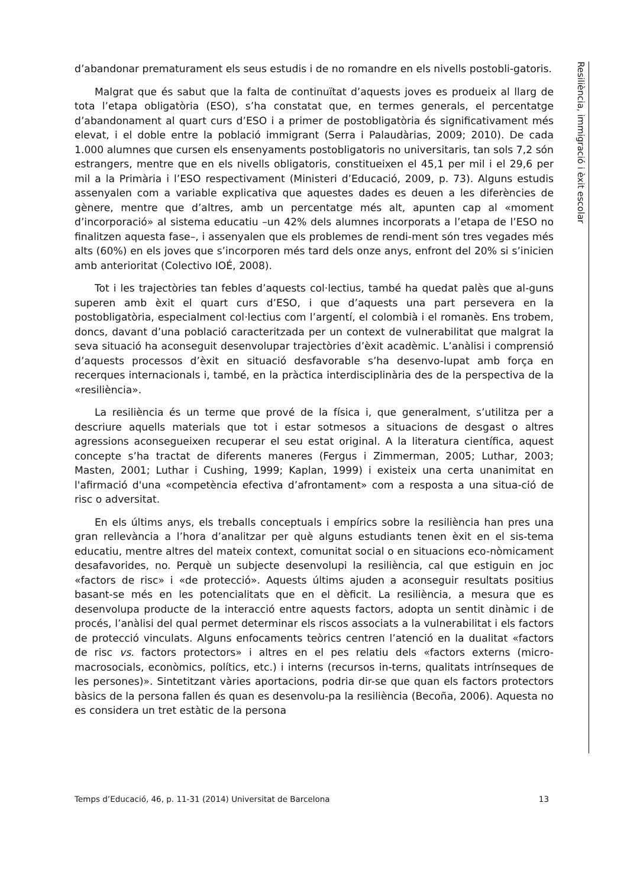d’abandonar prematurament els seus estudis i de no romandre en els nivells postobli-gatoris.
Malgrat que és sabut que la falta de continuïtat d’aquests joves es produeix al llarg de tota l’etapa obligatòria (ESO), s’ha constatat que, en termes generals, el percentatge d’abandonament al quart curs d’ESO i a primer de postobligatòria és significativament més elevat, i el doble entre la població immigrant (Serra i Palaudàrias, 2009; 2010). De cada 1.000 alumnes que cursen els ensenyaments postobligatoris no universitaris, tan sols 7,2 són estrangers, mentre que en els nivells obligatoris, constitueixen el 45,1 per mil i el 29,6 per mil a la Primària i l’ESO respectivament (Ministeri d’Educació, 2009, p. 73). Alguns estudis assenyalen com a variable explicativa que aquestes dades es deuen a les diferències de gènere, mentre que d’altres, amb un percentatge més alt, apunten cap al «moment d’incorporació» al sistema educatiu –un 42% dels alumnes incorporats a l’etapa de l’ESO no finalitzen aquesta fase–, i assenyalen que els problemes de rendi-ment són tres vegades més alts (60%) en els joves que s’incorporen més tard dels onze anys, enfront del 20% si s’inicien amb anterioritat (Colectivo IOÉ, 2008).
Tot i les trajectòries tan febles d’aquests col·lectius, també ha quedat palès que al-guns superen amb èxit el quart curs d’ESO, i que d’aquests una part persevera en la postobligatòria, especialment col·lectius com l’argentí, el colombià i el romanès. Ens trobem, doncs, davant d’una població caracteritzada per un context de vulnerabilitat que malgrat la seva situació ha aconseguit desenvolupar trajectòries d’èxit acadèmic. L’anàlisi i comprensió d’aquests processos d’èxit en situació desfavorable s’ha desenvo-lupat amb força en recerques internacionals i, també, en la pràctica interdisciplinària des de la perspectiva de la «resiliència».
La resiliència és un terme que prové de la física i, que generalment, s’utilitza per a descriure aquells materials que tot i estar sotmesos a situacions de desgast o altres agressions aconsegueixen recuperar el seu estat original. A la literatura científica, aquest concepte s’ha tractat de diferents maneres (Fergus i Zimmerman, 2005; Luthar, 2003; Masten, 2001; Luthar i Cushing, 1999; Kaplan, 1999) i existeix una certa unanimitat en l'afirmació d'una «competència efectiva d’afrontament» com a resposta a una situa-ció de risc o adversitat.
En els últims anys, els treballs conceptuals i empírics sobre la resiliència han pres una gran rellevància a l’hora d’analitzar per què alguns estudiants tenen èxit en el sis-tema educatiu, mentre altres del mateix context, comunitat social o en situacions eco-nòmicament desafavorides, no. Perquè un subjecte desenvolupi la resiliència, cal que estiguin en joc «factors de risc» i «de protecció». Aquests últims ajuden a aconseguir resultats positius basant-se més en les potencialitats que en el dèficit. La resiliència, a mesura que es desenvolupa producte de la interacció entre aquests factors, adopta un sentit dinàmic i de procés, l’anàlisi del qual permet determinar els riscos associats a la vulnerabilitat i els factors de protecció vinculats. Alguns enfocaments teòrics centren l’atenció en la dualitat «factors de risc vs. factors protectors» i altres en el pes relatiu dels «factors externs (micro-macrosocials, econòmics, polítics, etc.) i interns (recursos in-terns, qualitats intrínseques de les persones)». Sintetitzant vàries aportacions, podria dir-se que quan els factors protectors bàsics de la persona fallen és quan es desenvolu-pa la resiliència (Becoña, 2006). Aquesta no es considera un tret estàtic de la persona
Resiliència, immigració i èxit escolar
Temps d’Educació, 46, p. 11-31 (2014) Universitat de Barcelona 13